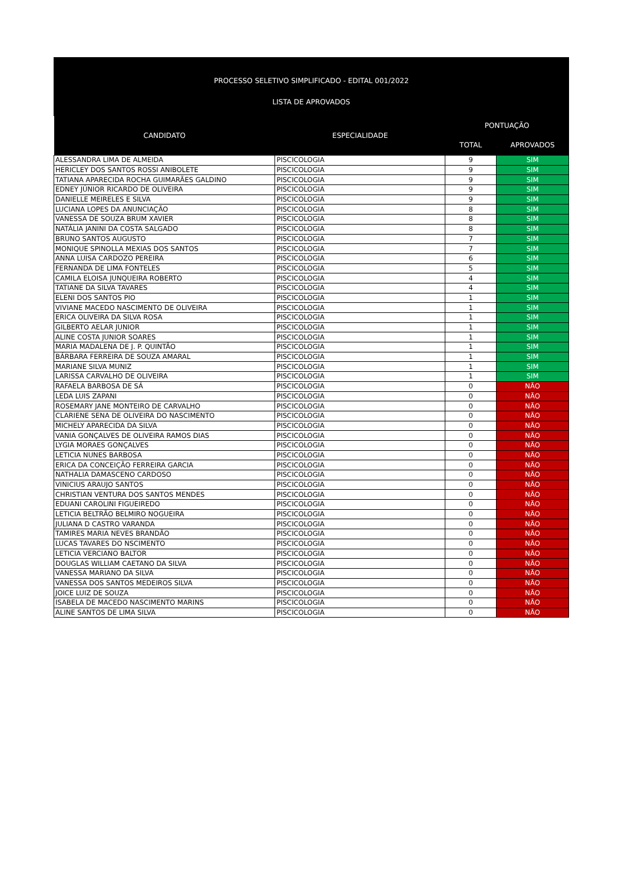PROCESSO SELETIVO SIMPLIFICADO - EDITAL 001/2022
LISTA DE APROVADOS
| CANDIDATO | ESPECIALIDADE | PONTUAÇÃO | |
| --- | --- | --- | --- |
| | | TOTAL | APROVADOS |
| ALESSANDRA LIMA DE ALMEIDA | PISCICOLOGIA | 9 | SIM |
| HERICLEY DOS SANTOS ROSSI ANIBOLETE | PISCICOLOGIA | 9 | SIM |
| TATIANA APARECIDA ROCHA GUIMARÃES GALDINO | PISCICOLOGIA | 9 | SIM |
| EDNEY JÚNIOR RICARDO DE OLIVEIRA | PISCICOLOGIA | 9 | SIM |
| DANIELLE MEIRELES E SILVA | PISCICOLOGIA | 9 | SIM |
| LUCIANA LOPES DA ANUNCIAÇÃO | PISCICOLOGIA | 8 | SIM |
| VANESSA DE SOUZA BRUM XAVIER | PISCICOLOGIA | 8 | SIM |
| NATÁLIA JANINI DA COSTA SALGADO | PISCICOLOGIA | 8 | SIM |
| BRUNO SANTOS AUGUSTO | PISCICOLOGIA | 7 | SIM |
| MONIQUE SPINOLLA MEXIAS DOS SANTOS | PISCICOLOGIA | 7 | SIM |
| ANNA LUISA CARDOZO PEREIRA | PISCICOLOGIA | 6 | SIM |
| FERNANDA DE LIMA FONTELES | PISCICOLOGIA | 5 | SIM |
| CAMILA ELOISA JUNQUEIRA ROBERTO | PISCICOLOGIA | 4 | SIM |
| TATIANE DA SILVA TAVARES | PISCICOLOGIA | 4 | SIM |
| ELENI DOS SANTOS PIO | PISCICOLOGIA | 1 | SIM |
| VIVIANE MACEDO NASCIMENTO DE OLIVEIRA | PISCICOLOGIA | 1 | SIM |
| ERICA OLIVEIRA DA SILVA ROSA | PISCICOLOGIA | 1 | SIM |
| GILBERTO AELAR JUNIOR | PISCICOLOGIA | 1 | SIM |
| ALINE COSTA JUNIOR SOARES | PISCICOLOGIA | 1 | SIM |
| MARIA MADALENA DE J. P. QUINTÃO | PISCICOLOGIA | 1 | SIM |
| BÁRBARA FERREIRA DE SOUZA AMARAL | PISCICOLOGIA | 1 | SIM |
| MARIANE SILVA MUNIZ | PISCICOLOGIA | 1 | SIM |
| LARISSA CARVALHO DE OLIVEIRA | PISCICOLOGIA | 1 | SIM |
| RAFAELA BARBOSA DE SÁ | PISCICOLOGIA | 0 | NÃO |
| LEDA LUIS ZAPANI | PISCICOLOGIA | 0 | NÃO |
| ROSEMARY JANE MONTEIRO DE CARVALHO | PISCICOLOGIA | 0 | NÃO |
| CLARIENE SENA DE OLIVEIRA DO NASCIMENTO | PISCICOLOGIA | 0 | NÃO |
| MICHELY APARECIDA DA SILVA | PISCICOLOGIA | 0 | NÃO |
| VANIA GONÇALVES DE OLIVEIRA RAMOS DIAS | PISCICOLOGIA | 0 | NÃO |
| LYGIA MORAES GONÇALVES | PISCICOLOGIA | 0 | NÃO |
| LETICIA NUNES BARBOSA | PISCICOLOGIA | 0 | NÃO |
| ERICA DA CONCEIÇÃO FERREIRA GARCIA | PISCICOLOGIA | 0 | NÃO |
| NATHALIA DAMASCENO CARDOSO | PISCICOLOGIA | 0 | NÃO |
| VINICIUS ARAUJO SANTOS | PISCICOLOGIA | 0 | NÃO |
| CHRISTIAN VENTURA DOS SANTOS MENDES | PISCICOLOGIA | 0 | NÃO |
| EDUANI CAROLINI FIGUEIREDO | PISCICOLOGIA | 0 | NÃO |
| LETICIA BELTRÃO BELMIRO NOGUEIRA | PISCICOLOGIA | 0 | NÃO |
| JULIANA D CASTRO VARANDA | PISCICOLOGIA | 0 | NÃO |
| TAMIRES MARIA NEVES BRANDÃO | PISCICOLOGIA | 0 | NÃO |
| LUCAS TAVARES DO NSCIMENTO | PISCICOLOGIA | 0 | NÃO |
| LETICIA VERCIANO BALTOR | PISCICOLOGIA | 0 | NÃO |
| DOUGLAS WILLIAM CAETANO DA SILVA | PISCICOLOGIA | 0 | NÃO |
| VANESSA MARIANO DA SILVA | PISCICOLOGIA | 0 | NÃO |
| VANESSA DOS SANTOS MEDEIROS SILVA | PISCICOLOGIA | 0 | NÃO |
| JOICE LUIZ DE SOUZA | PISCICOLOGIA | 0 | NÃO |
| ISABELA DE MACEDO NASCIMENTO MARINS | PISCICOLOGIA | 0 | NÃO |
| ALINE SANTOS DE LIMA SILVA | PISCICOLOGIA | 0 | NÃO |